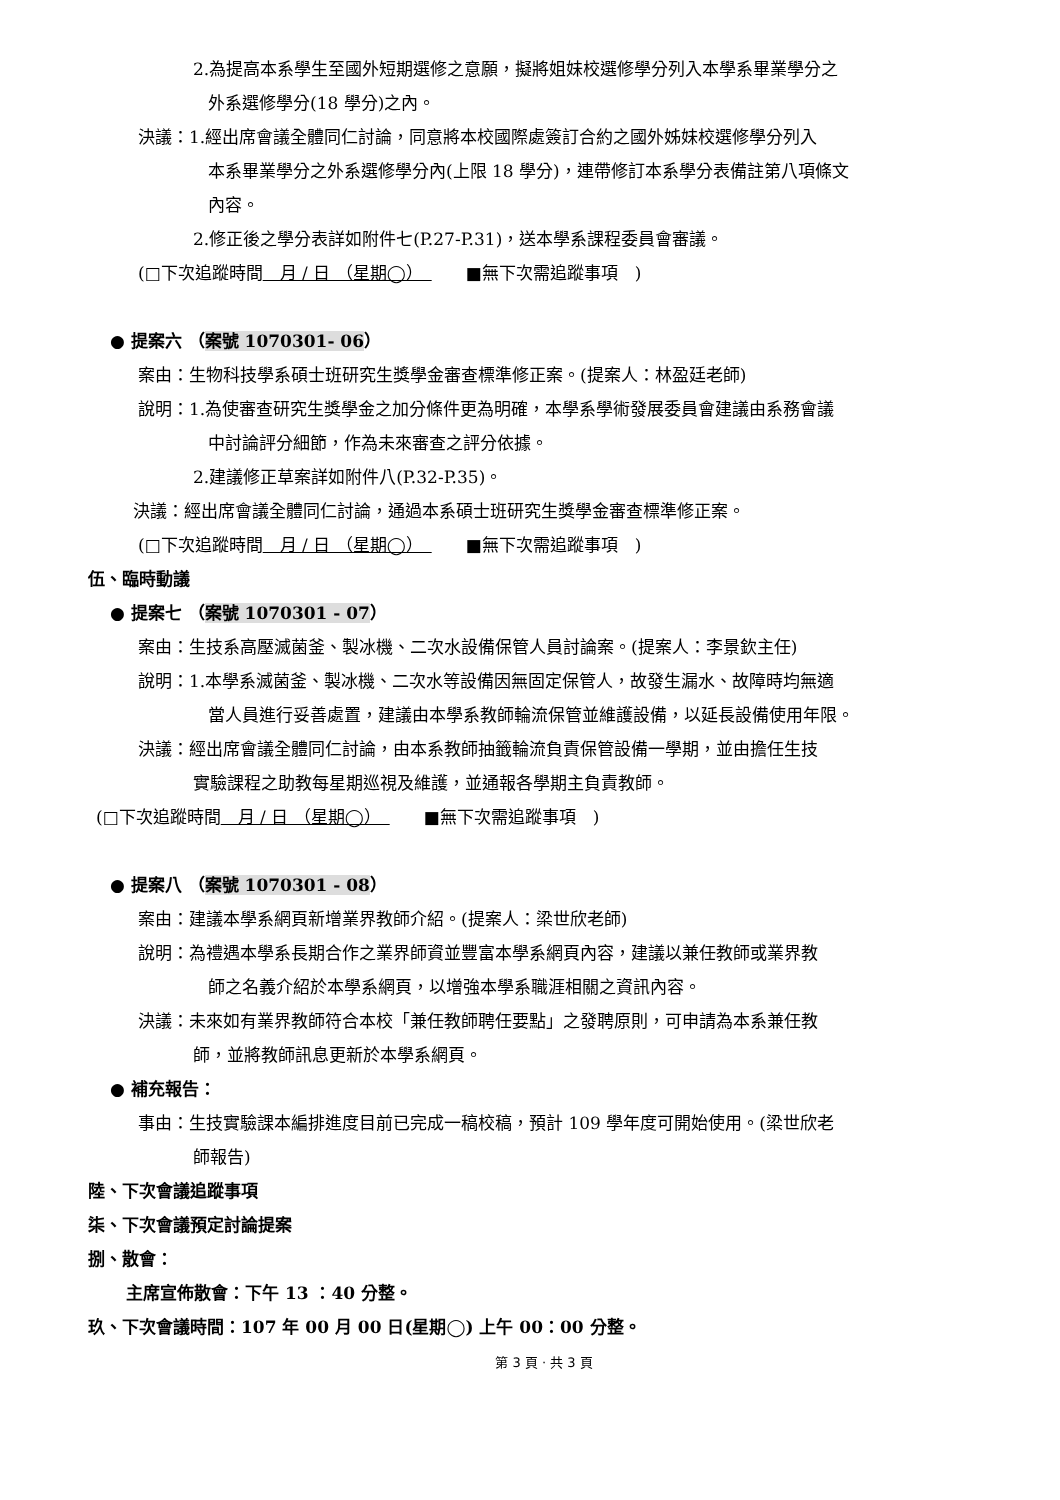2.為提高本系學生至國外短期選修之意願，擬將姐妹校選修學分列入本學系畢業學分之
外系選修學分(18 學分)之內。
決議：1.經出席會議全體同仁討論，同意將本校國際處簽訂合約之國外姊妹校選修學分列入
本系畢業學分之外系選修學分內(上限 18 學分)，連帶修訂本系學分表備註第八項條文
內容。
2.修正後之學分表詳如附件七(P.27-P.31)，送本學系課程委員會審議。
(□下次追蹤時間　月 / 日 （星期◯）　　　■無下次需追蹤事項　)
● 提案六 （案號 1070301- 06）
案由：生物科技學系碩士班研究生獎學金審查標準修正案。(提案人：林盈廷老師)
說明：1.為使審查研究生獎學金之加分條件更為明確，本學系學術發展委員會建議由系務會議
中討論評分細節，作為未來審查之評分依據。
2.建議修正草案詳如附件八(P.32-P.35)。
決議：經出席會議全體同仁討論，通過本系碩士班研究生獎學金審查標準修正案。
(□下次追蹤時間　月 / 日 （星期◯）　　　■無下次需追蹤事項　)
伍、臨時動議
● 提案七 （案號 1070301 - 07）
案由：生技系高壓滅菌釜、製冰機、二次水設備保管人員討論案。(提案人：李景欽主任)
說明：1.本學系滅菌釜、製冰機、二次水等設備因無固定保管人，故發生漏水、故障時均無適
當人員進行妥善處置，建議由本學系教師輪流保管並維護設備，以延長設備使用年限。
決議：經出席會議全體同仁討論，由本系教師抽籤輪流負責保管設備一學期，並由擔任生技
實驗課程之助教每星期巡視及維護，並通報各學期主負責教師。
(□下次追蹤時間　月 / 日 （星期◯）　　　■無下次需追蹤事項　)
● 提案八 （案號 1070301 - 08）
案由：建議本學系網頁新增業界教師介紹。(提案人：梁世欣老師)
說明：為禮遇本學系長期合作之業界師資並豐富本學系網頁內容，建議以兼任教師或業界教
師之名義介紹於本學系網頁，以增強本學系職涯相關之資訊內容。
決議：未來如有業界教師符合本校「兼任教師聘任要點」之發聘原則，可申請為本系兼任教
師，並將教師訊息更新於本學系網頁。
● 補充報告：
事由：生技實驗課本編排進度目前已完成一稿校稿，預計 109 學年度可開始使用。(梁世欣老
師報告)
陸、下次會議追蹤事項
柒、下次會議預定討論提案
捌、散會：
主席宣佈散會：下午 13 ：40 分整。
玖、下次會議時間：107 年 00 月 00 日(星期◯) 上午 00：00 分整。
第 3 頁 · 共 3 頁